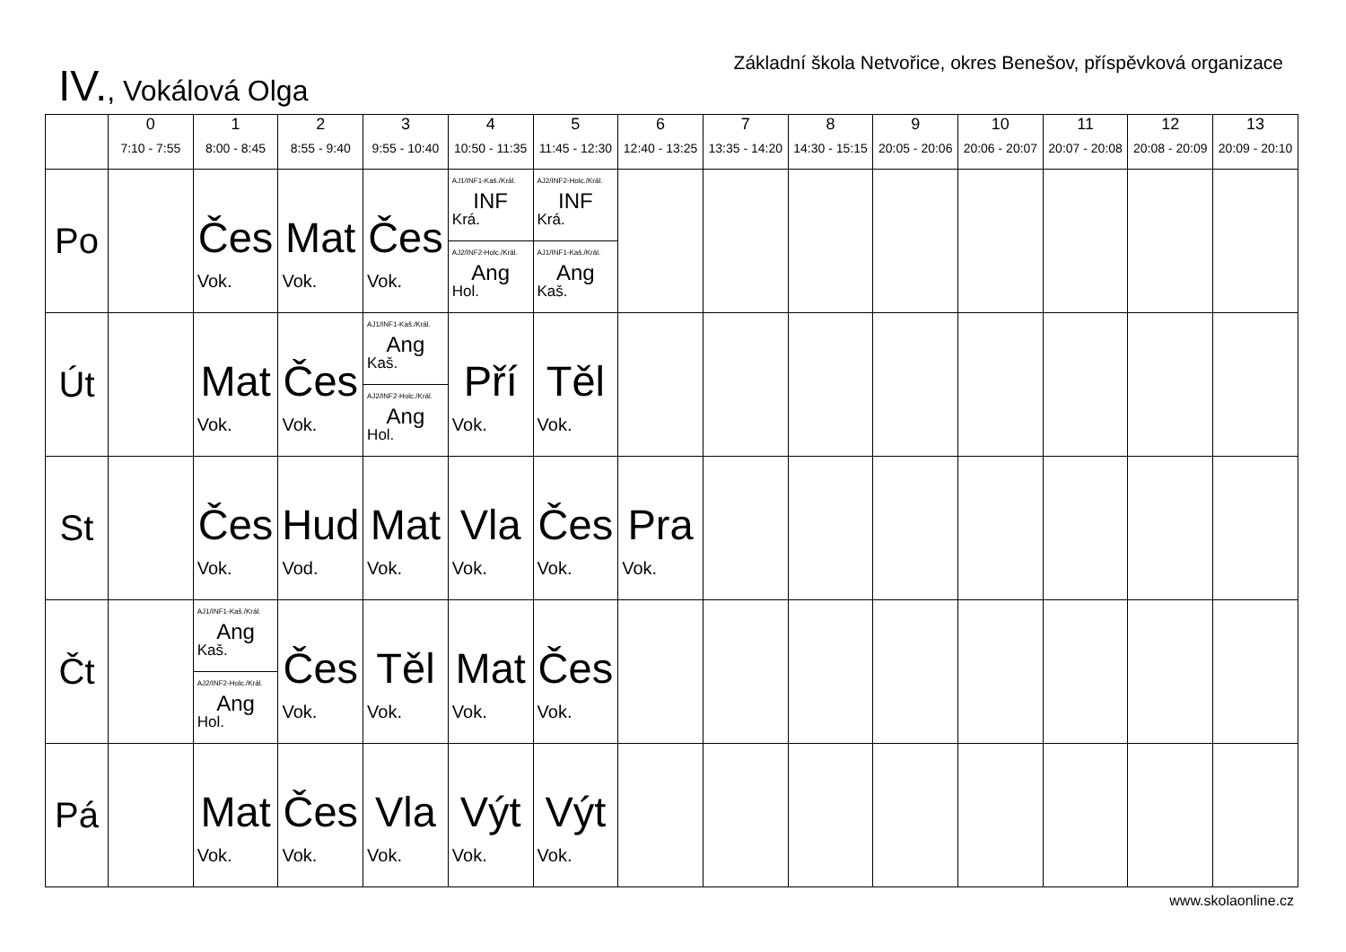IV., Vokálová Olga
Základní škola Netvořice, okres Benešov, příspěvková organizace
| | 0 7:10 - 7:55 | 1 8:00 - 8:45 | 2 8:55 - 9:40 | 3 9:55 - 10:40 | 4 10:50 - 11:35 | 5 11:45 - 12:30 | 6 12:40 - 13:25 | 7 13:35 - 14:20 | 8 14:30 - 15:15 | 9 20:05 - 20:06 | 10 20:06 - 20:07 | 11 20:07 - 20:08 | 12 20:08 - 20:09 | 13 20:09 - 20:10 |
| --- | --- | --- | --- | --- | --- | --- | --- | --- | --- | --- | --- | --- | --- | --- |
| Po | | Čes Vok. | Mat Vok. | Čes Vok. | AJ1/INF1-Kaš./Král. INF Krá. AJ2/INF2-Holc./Král. Ang Hol. | AJ2/INF2-Holc./Král. INF Krá. AJ1/INF1-Kaš./Král. Ang Kaš. | | | | | | | | |
| Út | | Mat Vok. | Čes Vok. | AJ1/INF1-Kaš./Král. Ang Kaš. AJ2/INF2-Holc./Král. Ang Hol. | Pří Vok. | Těl Vok. | | | | | | | | |
| St | | Čes Vok. | Hud Vod. | Mat Vok. | Vla Vok. | Čes Vok. | Pra Vok. | | | | | | | |
| Čt | | AJ1/INF1-Kaš./Král. Ang Kaš. AJ2/INF2-Holc./Král. Ang Hol. | Čes Vok. | Těl Vok. | Mat Vok. | Čes Vok. | | | | | | | | |
| Pá | | Mat Vok. | Čes Vok. | Vla Vok. | Výt Vok. | Výt Vok. | | | | | | | | |
www.skolaonline.cz